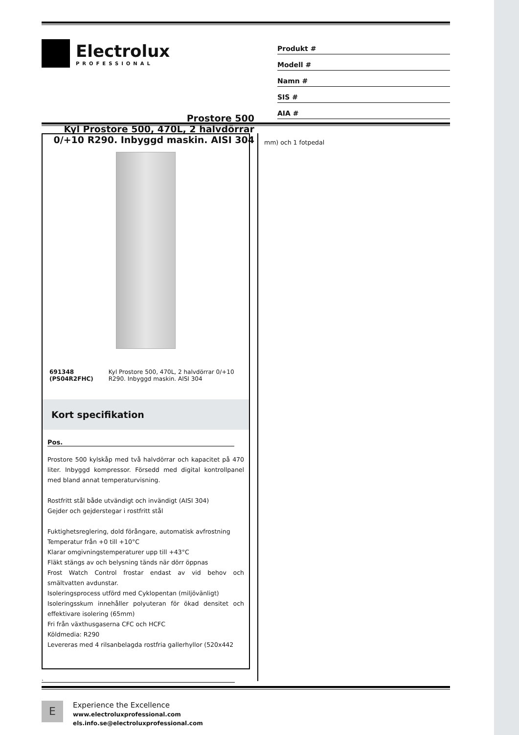Electrolux
PROFESSIONAL
Produkt #
Modell #
Namn #
SIS #
AIA #
Prostore 500
Kyl Prostore 500, 470L, 2 halvdörrar
0/+10 R290. Inbyggd maskin. AISI 304
691348 (PS04R2FHC) Kyl Prostore 500, 470L, 2 halvdörrar 0/+10 R290. Inbyggd maskin. AISI 304
Kort specifikation
Pos.
Prostore 500 kylskåp med två halvdörrar och kapacitet på 470 liter. Inbyggd kompressor. Försedd med digital kontrollpanel med bland annat temperaturvisning.
Rostfritt stål både utvändigt och invändigt (AISI 304)
Gejder och gejderstegar i rostfritt stål
Fuktighetsreglering, dold förångare, automatisk avfrostning
Temperatur från +0 till +10°C
Klarar omgivningstemperaturer upp till +43°C
Fläkt stängs av och belysning tänds när dörr öppnas
Frost Watch Control frostar endast av vid behov och smältvatten avdunstar.
Isoleringsprocess utförd med Cyklopentan (miljövänligt)
Isoleringsskum innehåller polyuteran för ökad densitet och effektivare isolering (65mm)
Fri från växthusgaserna CFC och HCFC
Köldmedia: R290
Levereras med 4 rilsanbelagda rostfria gallerhyllor (520x442
mm) och 1 fotpedal
.
E
Experience the Excellence
www.electroluxprofessional.com
els.info.se@electroluxprofessional.com